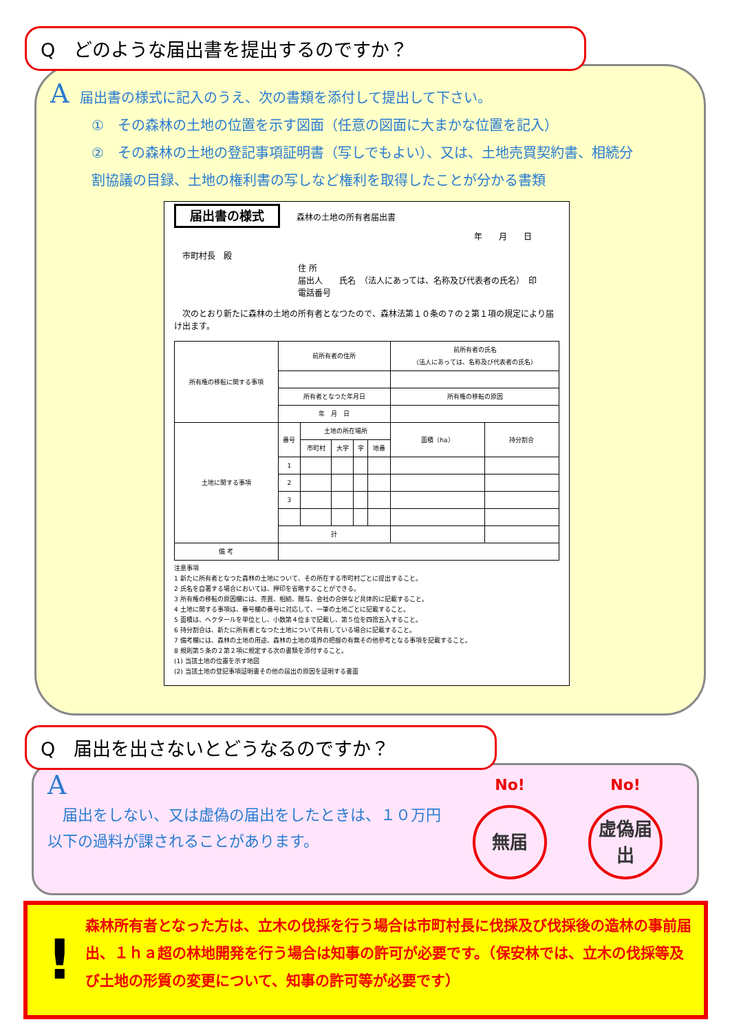Q　どのような届出書を提出するのですか？
A届出書の様式に記入のうえ、次の書類を添付して提出して下さい。
①　その森林の土地の位置を示す図面（任意の図面に大まかな位置を記入）
②　その森林の土地の登記事項証明書（写しでもよい）、又は、土地売買契約書、相続分
割協議の目録、土地の権利書の写しなど権利を取得したことが分かる書類
届出書の様式　　森林の土地の所有者届出書
年　　月　　日
　市町村長　殿
住 所
届出人　　氏名　（法人にあっては、名称及び代表者の氏名）　印
電話番号
　次のとおり新たに森林の土地の所有者となつたので、森林法第１０条の７の２第１項の規定により届け出ます。
| 所有権の移転に関する事項 | 前所有者の住所 | | | | | 前所有者の氏名 （法人にあっては、名称及び代表者の氏名） | |
| | 所有者となつた年月日 | | | | | 所有権の移転の原因 | |
| | 年 月 日 | | | | | | |
| 土地に関する事項 | 番号 | 土地の所在場所 | | | | 面積（ha） | 持分割合 |
| | | 市町村 | 大字 | 字 | 地番 | | |
| | 1 | | | | | | |
| | 2 | | | | | | |
| | 3 | | | | | | |
| | 計 | | | | | | |
| 備 考 | | | | | | | |
注意事項
1 新たに所有者となつた森林の土地について、その所在する市町村ごとに提出すること。
2 氏名を自署する場合においては、押印を省略することができる。
3 所有権の移転の原因欄には、売買、相続、贈与、会社の合併など具体的に記載すること。
4 土地に関する事項は、番号欄の番号に対応して、一筆の土地ごとに記載すること。
5 面積は、ヘクタールを単位とし、小数第４位まで記載し、第５位を四捨五入すること。
6 持分割合は、新たに所有者となつた土地について共有している場合に記載すること。
7 備考欄には、森林の土地の用途、森林の土地の境界の把握の有無その他参考となる事項を記載すること。
8 規則第５条の２第２項に規定する次の書類を添付すること。
(1) 当該土地の位置を示す地図
(2) 当該土地の登記事項証明書その他の届出の原因を証明する書面
Q　届出を出さないとどうなるのですか？
A
　届出をしない、又は虚偽の届出をしたときは、１０万円
以下の過料が課されることがあります。
No!
無届
No!
虚偽届出
!
森林所有者となった方は、立木の伐採を行う場合は市町村長に伐採及び伐採後の造林の事前届出、１ｈａ超の林地開発を行う場合は知事の許可が必要です。（保安林では、立木の伐採等及び土地の形質の変更について、知事の許可等が必要です）